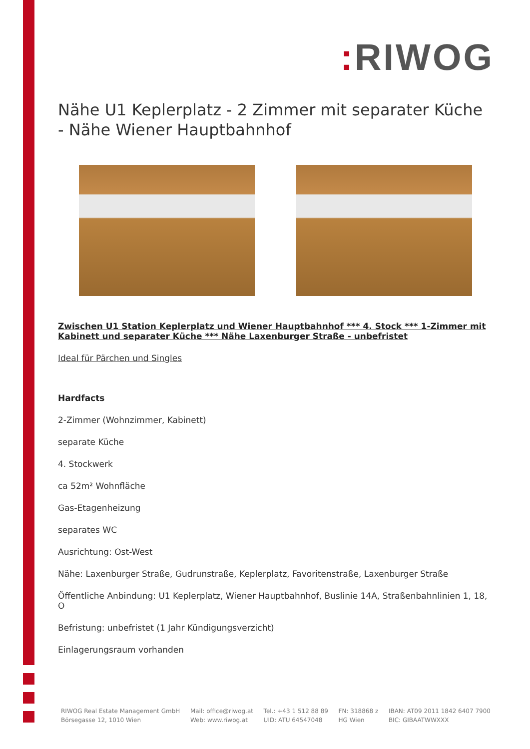: RIWOG
Nähe U1 Keplerplatz - 2 Zimmer mit separater Küche - Nähe Wiener Hauptbahnhof
Zwischen U1 Station Keplerplatz und Wiener Hauptbahnhof *** 4. Stock *** 1-Zimmer mit Kabinett und separater Küche *** Nähe Laxenburger Straße - unbefristet
Ideal für Pärchen und Singles
Hardfacts
2-Zimmer (Wohnzimmer, Kabinett)
separate Küche
4. Stockwerk
ca 52m² Wohnfläche
Gas-Etagenheizung
separates WC
Ausrichtung: Ost-West
Nähe: Laxenburger Straße, Gudrunstraße, Keplerplatz, Favoritenstraße, Laxenburger Straße
Öffentliche Anbindung: U1 Keplerplatz, Wiener Hauptbahnhof, Buslinie 14A, Straßenbahnlinien 1, 18, O
Befristung: unbefristet (1 Jahr Kündigungsverzicht)
Einlagerungsraum vorhanden
RIWOG Real Estate Management GmbH
Börsegasse 12, 1010 Wien
Mail: office@riwog.at
Web: www.riwog.at
Tel.: +43 1 512 88 89
UID: ATU 64547048
FN: 318868 z
HG Wien
IBAN: AT09 2011 1842 6407 7900
BIC: GIBAATWWXXX